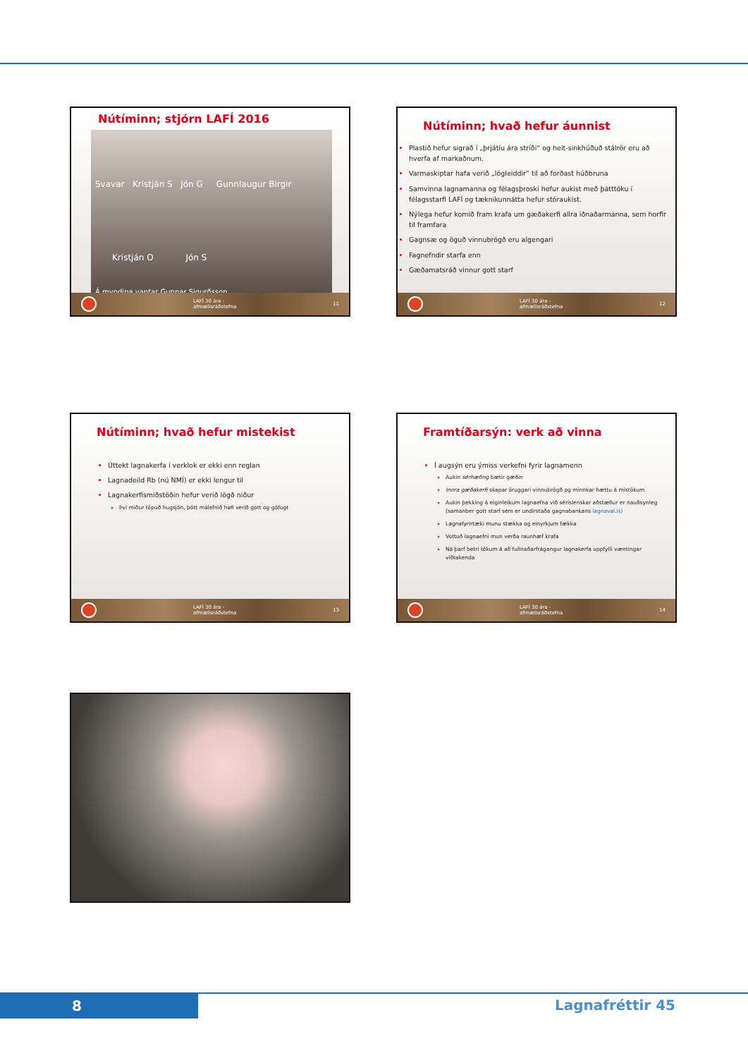Nútíminn; stjórn LAFÍ 2016
Svavar Kristján S Jón G Gunnlaugur Birgir
Kristján O Jón S
Á myndina vantar Gunnar Sigurðsson
LAFÍ 30 ára -
afmælisráðstefna 11
Nútíminn; hvað hefur áunnist
Plastið hefur sigrað í „þrjátíu ára stríði“ og heit-sinkhúðuð stálrör eru að hverfa af markaðnum.
Varmaskiptar hafa verið „lögleiddir“ til að forðast húðbruna
Samvinna lagnamanna og félagsþroski hefur aukist með þátttöku í félagsstarfi LAFÍ og tæknikunnátta hefur stóraukist.
Nýlega hefur komið fram krafa um gæðakerfi allra iðnaðarmanna, sem horfir til framfara
Gagnsæ og öguð vinnubrögð eru algengari
Fagnefndir starfa enn
Gæðamatsráð vinnur gott starf
LAFÍ 30 ára -
afmælisráðstefna 12
Nútíminn; hvað hefur mistekist
Úttekt lagnakerfa í verklok er ekki enn reglan
Lagnadeild Rb (nú NMÍ) er ekki lengur til
Lagnakerfismiðstöðin hefur verið lögð niður
Því miður töpuð hugsjón, þótt málefnið hafi verið gott og göfugt
LAFÍ 30 ára -
afmælisráðstefna 13
Framtíðarsýn: verk að vinna
Í augsýn eru ýmiss verkefni fyrir lagnamenn
Aukin sérhæfing bætir gæðin
Innra gæðakerfi skapar öruggari vinnubrögð og minnkar hættu á mistökum
Aukin þekking á eiginleikum lagnaefna við séríslenskar aðstæður er nauðsynleg (samanber gott starf sem er undirstaða gagnabankans lagnaval.is)
Lagnafyrirtæki munu stækka og einyrkjum fækka
Vottuð lagnaefni mun verða raunhæf krafa
Ná þarf betri tökum á að fullnaðarfrágangur lagnakerfa uppfylli væntingar viðtakenda
LAFÍ 30 ára -
afmælisráðstefna 14
8 Lagnafréttir 45